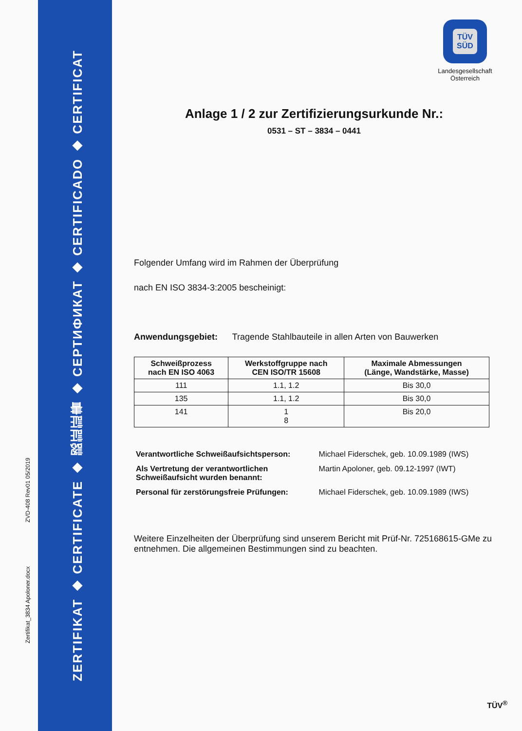Zertifikat_3834 Apoloner.docx ZVD-408 Rev01 05/2019
ZERTIFIKAT ◆ CERTIFICATE ◆ 認証証書 ◆ СЕРТИФИКАТ ◆ CERTIFICADO ◆ CERTIFICAT
TÜV
SÜD
Landesgesellschaft
Österreich
Anlage 1 / 2 zur Zertifizierungsurkunde Nr.:
0531 – ST – 3834 – 0441
Folgender Umfang wird im Rahmen der Überprüfung
nach EN ISO 3834-3:2005 bescheinigt:
Anwendungsgebiet: Tragende Stahlbauteile in allen Arten von Bauwerken
| Schweißprozess nach EN ISO 4063 | Werkstoffgruppe nach CEN ISO/TR 15608 | Maximale Abmessungen (Länge, Wandstärke, Masse) |
| --- | --- | --- |
| 111 | 1.1, 1.2 | Bis 30,0 |
| 135 | 1.1, 1.2 | Bis 30,0 |
| 141 | 1 8 | Bis 20,0 |
| Verantwortliche Schweißaufsichtsperson: | Michael Fiderschek, geb. 10.09.1989 (IWS) |
| Als Vertretung der verantwortlichen Schweißaufsicht wurden benannt: | Martin Apoloner, geb. 09.12-1997 (IWT) |
| Personal für zerstörungsfreie Prüfungen: | Michael Fiderschek, geb. 10.09.1989 (IWS) |
Weitere Einzelheiten der Überprüfung sind unserem Bericht mit Prüf-Nr. 725168615-GMe zu entnehmen. Die allgemeinen Bestimmungen sind zu beachten.
TÜV<sup>®</sup>